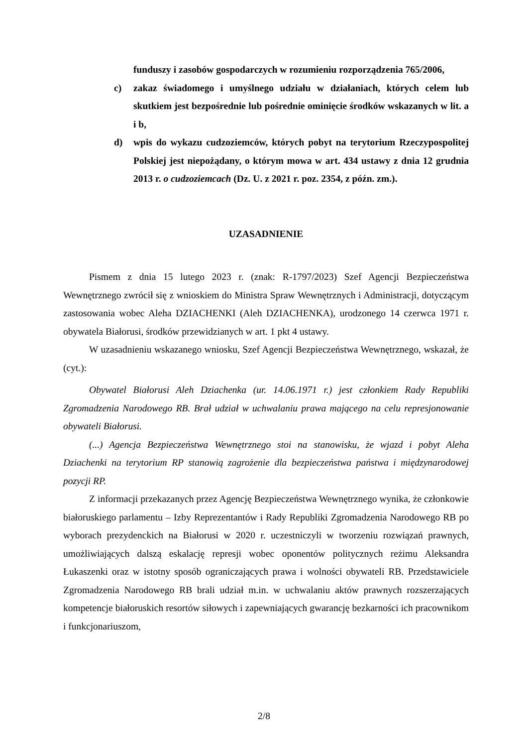funduszy i zasobów gospodarczych w rozumieniu rozporządzenia 765/2006,
c) zakaz świadomego i umyślnego udziału w działaniach, których celem lub skutkiem jest bezpośrednie lub pośrednie ominięcie środków wskazanych w lit. a i b,
d) wpis do wykazu cudzoziemców, których pobyt na terytorium Rzeczypospolitej Polskiej jest niepożądany, o którym mowa w art. 434 ustawy z dnia 12 grudnia 2013 r. o cudzoziemcach (Dz. U. z 2021 r. poz. 2354, z późn. zm.).
UZASADNIENIE
Pismem z dnia 15 lutego 2023 r. (znak: R-1797/2023) Szef Agencji Bezpieczeństwa Wewnętrznego zwrócił się z wnioskiem do Ministra Spraw Wewnętrznych i Administracji, dotyczącym zastosowania wobec Aleha DZIACHENKI (Aleh DZIACHENKA), urodzonego 14 czerwca 1971 r. obywatela Białorusi, środków przewidzianych w art. 1 pkt 4 ustawy.
W uzasadnieniu wskazanego wniosku, Szef Agencji Bezpieczeństwa Wewnętrznego, wskazał, że (cyt.):
Obywatel Białorusi Aleh Dziachenka (ur. 14.06.1971 r.) jest członkiem Rady Republiki Zgromadzenia Narodowego RB. Brał udział w uchwalaniu prawa mającego na celu represjonowanie obywateli Białorusi.
(...) Agencja Bezpieczeństwa Wewnętrznego stoi na stanowisku, że wjazd i pobyt Aleha Dziachenki na terytorium RP stanowią zagrożenie dla bezpieczeństwa państwa i międzynarodowej pozycji RP.
Z informacji przekazanych przez Agencję Bezpieczeństwa Wewnętrznego wynika, że członkowie białoruskiego parlamentu – Izby Reprezentantów i Rady Republiki Zgromadzenia Narodowego RB po wyborach prezydenckich na Białorusi w 2020 r. uczestniczyli w tworzeniu rozwiązań prawnych, umożliwiających dalszą eskalację represji wobec oponentów politycznych reżimu Aleksandra Łukaszenki oraz w istotny sposób ograniczających prawa i wolności obywateli RB. Przedstawiciele Zgromadzenia Narodowego RB brali udział m.in. w uchwalaniu aktów prawnych rozszerzających kompetencje białoruskich resortów siłowych i zapewniających gwarancję bezkarności ich pracownikom i funkcjonariuszom,
2/8